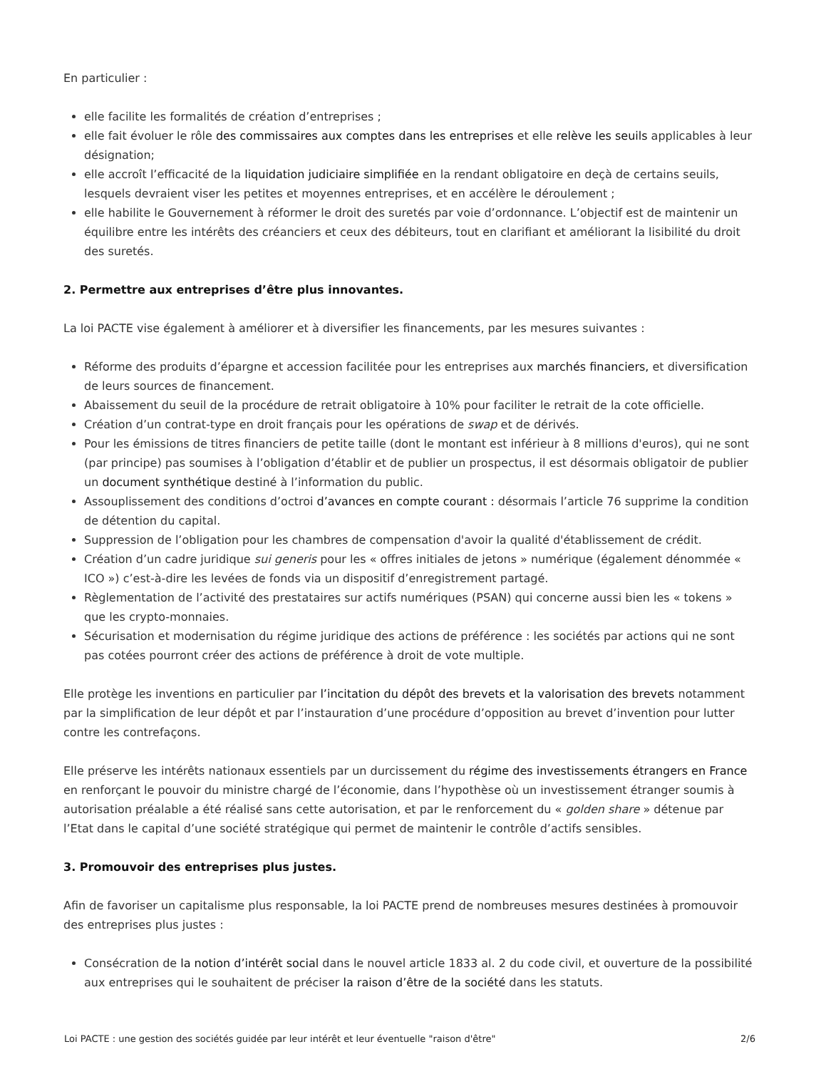En particulier :
elle facilite les formalités de création d’entreprises ;
elle fait évoluer le rôle des commissaires aux comptes dans les entreprises et elle relève les seuils applicables à leur désignation;
elle accroît l’efficacité de la liquidation judiciaire simplifiée en la rendant obligatoire en deçà de certains seuils, lesquels devraient viser les petites et moyennes entreprises, et en accélère le déroulement ;
elle habilite le Gouvernement à réformer le droit des suretés par voie d’ordonnance. L’objectif est de maintenir un équilibre entre les intérêts des créanciers et ceux des débiteurs, tout en clarifiant et améliorant la lisibilité du droit des suretés.
2. Permettre aux entreprises d’être plus innovantes.
La loi PACTE vise également à améliorer et à diversifier les financements, par les mesures suivantes :
Réforme des produits d’épargne et accession facilitée pour les entreprises aux marchés financiers, et diversification de leurs sources de financement.
Abaissement du seuil de la procédure de retrait obligatoire à 10% pour faciliter le retrait de la cote officielle.
Création d’un contrat-type en droit français pour les opérations de swap et de dérivés.
Pour les émissions de titres financiers de petite taille (dont le montant est inférieur à 8 millions d'euros), qui ne sont (par principe) pas soumises à l’obligation d’établir et de publier un prospectus, il est désormais obligatoir de publier un document synthétique destiné à l’information du public.
Assouplissement des conditions d’octroi d’avances en compte courant : désormais l’article 76 supprime la condition de détention du capital.
Suppression de l’obligation pour les chambres de compensation d'avoir la qualité d'établissement de crédit.
Création d’un cadre juridique sui generis pour les « offres initiales de jetons » numérique (également dénommée « ICO ») c’est-à-dire les levées de fonds via un dispositif d’enregistrement partagé.
Règlementation de l’activité des prestataires sur actifs numériques (PSAN) qui concerne aussi bien les « tokens » que les crypto-monnaies.
Sécurisation et modernisation du régime juridique des actions de préférence : les sociétés par actions qui ne sont pas cotées pourront créer des actions de préférence à droit de vote multiple.
Elle protège les inventions en particulier par l’incitation du dépôt des brevets et la valorisation des brevets notamment par la simplification de leur dépôt et par l’instauration d’une procédure d’opposition au brevet d’invention pour lutter contre les contrefaçons.
Elle préserve les intérêts nationaux essentiels par un durcissement du régime des investissements étrangers en France en renforçant le pouvoir du ministre chargé de l’économie, dans l’hypothèse où un investissement étranger soumis à autorisation préalable a été réalisé sans cette autorisation, et par le renforcement du « golden share » détenue par l’Etat dans le capital d’une société stratégique qui permet de maintenir le contrôle d’actifs sensibles.
3. Promouvoir des entreprises plus justes.
Afin de favoriser un capitalisme plus responsable, la loi PACTE prend de nombreuses mesures destinées à promouvoir des entreprises plus justes :
Consécration de la notion d’intérêt social dans le nouvel article 1833 al. 2 du code civil, et ouverture de la possibilité aux entreprises qui le souhaitent de préciser la raison d’être de la société dans les statuts.
Loi PACTE : une gestion des sociétés guidée par leur intérêt et leur éventuelle "raison d'être" 2/6